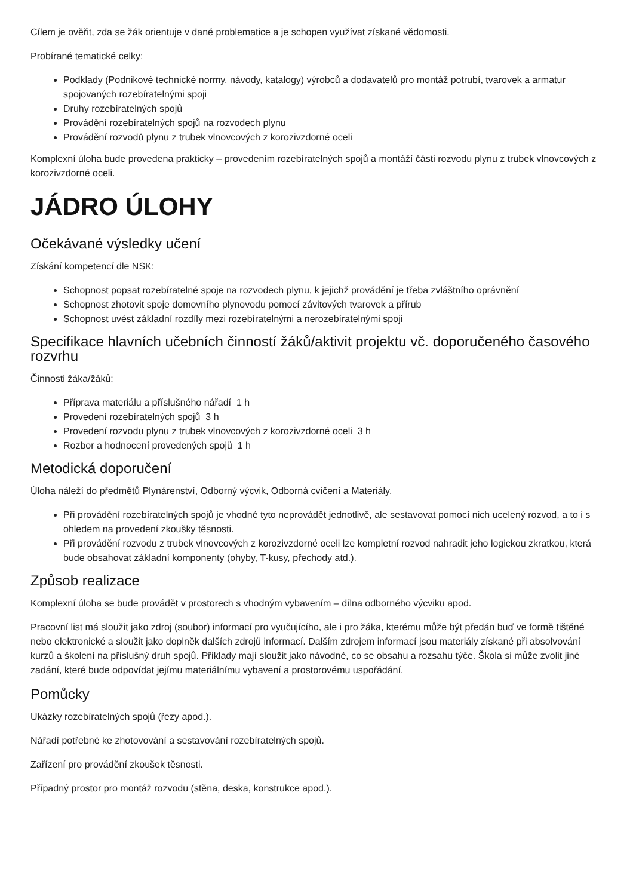Cílem je ověřit, zda se žák orientuje v dané problematice a je schopen využívat získané vědomosti.
Probírané tematické celky:
Podklady (Podnikové technické normy, návody, katalogy) výrobců a dodavatelů pro montáž potrubí, tvarovek a armatur spojovaných rozebíratelnými spoji
Druhy rozebíratelných spojů
Provádění rozebíratelných spojů na rozvodech plynu
Provádění rozvodů plynu z trubek vlnovcových z korozivzdorné oceli
Komplexní úloha bude provedena prakticky – provedením rozebíratelných spojů a montáží části rozvodu plynu z trubek vlnovcových z korozivzdorné oceli.
JÁDRO ÚLOHY
Očekávané výsledky učení
Získání kompetencí dle NSK:
Schopnost popsat rozebíratelné spoje na rozvodech plynu, k jejichž provádění je třeba zvláštního oprávnění
Schopnost zhotovit spoje domovního plynovodu pomocí závitových tvarovek a přírub
Schopnost uvést základní rozdíly mezi rozebíratelnými a nerozebíratelnými spoji
Specifikace hlavních učebních činností žáků/aktivit projektu vč. doporučeného časového rozvrhu
Činnosti žáka/žáků:
Příprava materiálu a příslušného nářadí 1 h
Provedení rozebíratelných spojů 3 h
Provedení rozvodu plynu z trubek vlnovcových z korozivzdorné oceli 3 h
Rozbor a hodnocení provedených spojů 1 h
Metodická doporučení
Úloha náleží do předmětů Plynárenství, Odborný výcvik, Odborná cvičení a Materiály.
Při provádění rozebíratelných spojů je vhodné tyto neprovádět jednotlivě, ale sestavovat pomocí nich ucelený rozvod, a to i s ohledem na provedení zkoušky těsnosti.
Při provádění rozvodu z trubek vlnovcových z korozivzdorné oceli lze kompletní rozvod nahradit jeho logickou zkratkou, která bude obsahovat základní komponenty (ohyby, T-kusy, přechody atd.).
Způsob realizace
Komplexní úloha se bude provádět v prostorech s vhodným vybavením – dílna odborného výcviku apod.
Pracovní list má sloužit jako zdroj (soubor) informací pro vyučujícího, ale i pro žáka, kterému může být předán buď ve formě tištěné nebo elektronické a sloužit jako doplněk dalších zdrojů informací. Dalším zdrojem informací jsou materiály získané při absolvování kurzů a školení na příslušný druh spojů. Příklady mají sloužit jako návodné, co se obsahu a rozsahu týče. Škola si může zvolit jiné zadání, které bude odpovídat jejímu materiálnímu vybavení a prostorovému uspořádání.
Pomůcky
Ukázky rozebíratelných spojů (řezy apod.).
Nářadí potřebné ke zhotovování a sestavování rozebíratelných spojů.
Zařízení pro provádění zkoušek těsnosti.
Případný prostor pro montáž rozvodu (stěna, deska, konstrukce apod.).